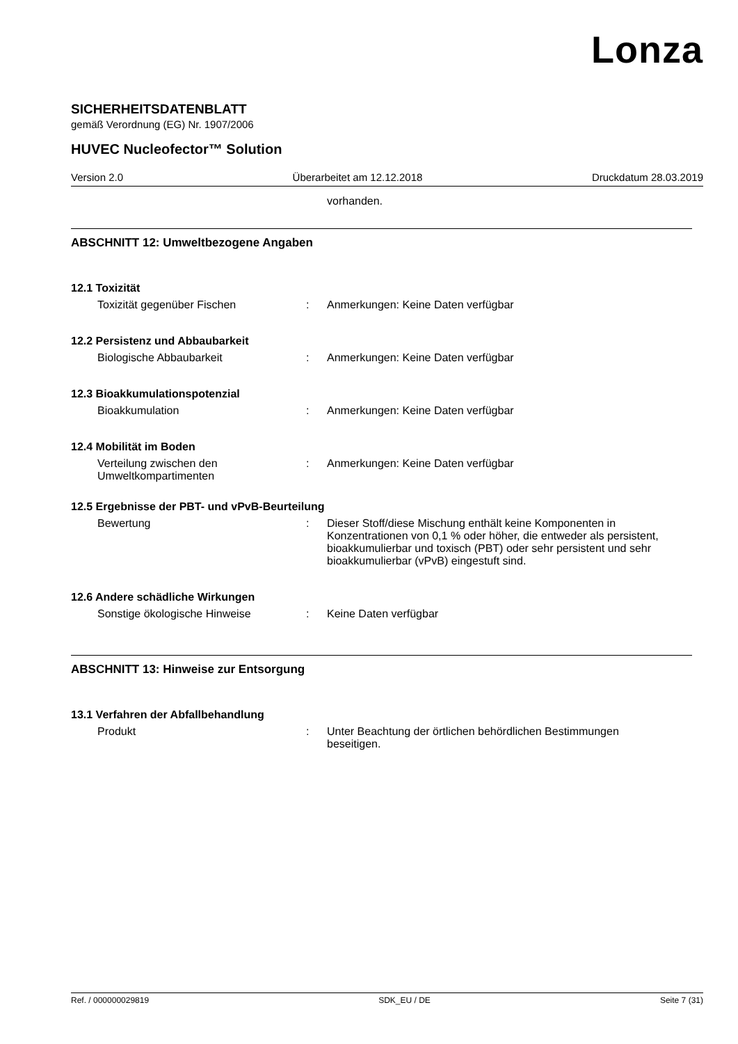Lonza
SICHERHEITSDATENBLATT
gemäß Verordnung (EG) Nr. 1907/2006
HUVEC Nucleofector™ Solution
Version 2.0 Überarbeitet am 12.12.2018 Druckdatum 28.03.2019
vorhanden.
ABSCHNITT 12: Umweltbezogene Angaben
12.1 Toxizität
Toxizität gegenüber Fischen : Anmerkungen: Keine Daten verfügbar
12.2 Persistenz und Abbaubarkeit
Biologische Abbaubarkeit : Anmerkungen: Keine Daten verfügbar
12.3 Bioakkumulationspotenzial
Bioakkumulation : Anmerkungen: Keine Daten verfügbar
12.4 Mobilität im Boden
Verteilung zwischen den Umweltkompartimenten
: Anmerkungen: Keine Daten verfügbar
12.5 Ergebnisse der PBT- und vPvB-Beurteilung
Bewertung : Dieser Stoff/diese Mischung enthält keine Komponenten in Konzentrationen von 0,1 % oder höher, die entweder als persistent, bioakkumulierbar und toxisch (PBT) oder sehr persistent und sehr bioakkumulierbar (vPvB) eingestuft sind.
12.6 Andere schädliche Wirkungen
Sonstige ökologische Hinweise : Keine Daten verfügbar
ABSCHNITT 13: Hinweise zur Entsorgung
13.1 Verfahren der Abfallbehandlung
Produkt : Unter Beachtung der örtlichen behördlichen Bestimmungen beseitigen.
Ref. / 000000029819 SDK_EU / DE Seite 7 (31)